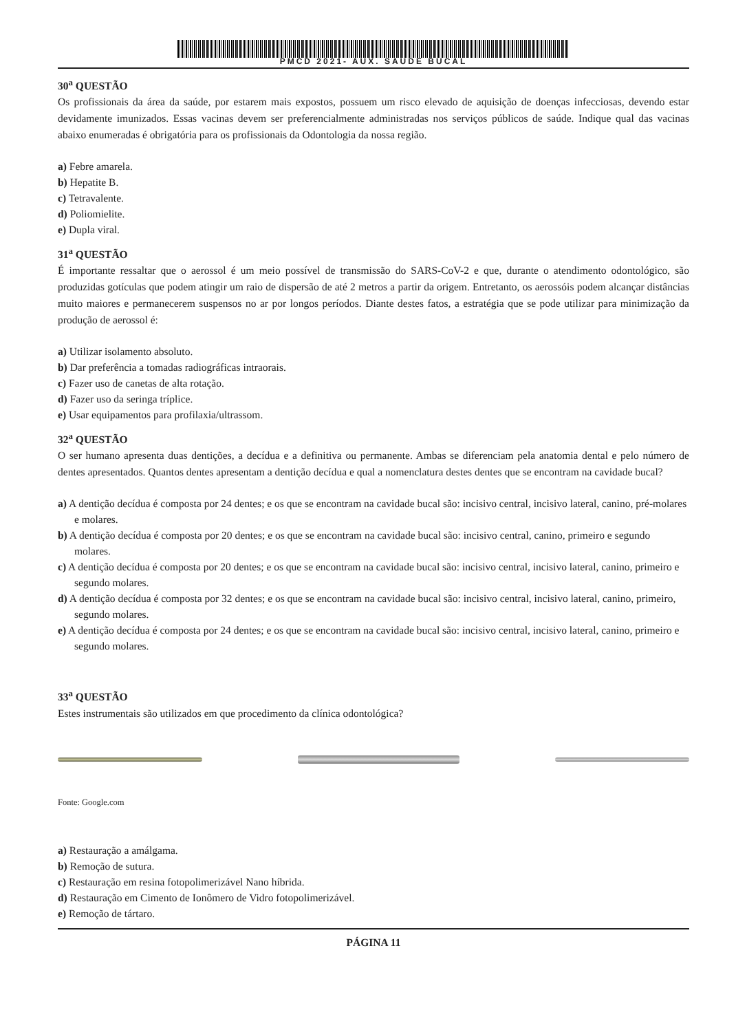PMCD 2021- AUX. SAUDE BUCAL
30<sup>a</sup> QUESTÃO
Os profissionais da área da saúde, por estarem mais expostos, possuem um risco elevado de aquisição de doenças infecciosas, devendo estar devidamente imunizados. Essas vacinas devem ser preferencialmente administradas nos serviços públicos de saúde. Indique qual das vacinas abaixo enumeradas é obrigatória para os profissionais da Odontologia da nossa região.
a) Febre amarela.
b) Hepatite B.
c) Tetravalente.
d) Poliomielite.
e) Dupla viral.
31<sup>a</sup> QUESTÃO
É importante ressaltar que o aerossol é um meio possível de transmissão do SARS-CoV-2 e que, durante o atendimento odontológico, são produzidas gotículas que podem atingir um raio de dispersão de até 2 metros a partir da origem. Entretanto, os aerossóis podem alcançar distâncias muito maiores e permanecerem suspensos no ar por longos períodos. Diante destes fatos, a estratégia que se pode utilizar para minimização da produção de aerossol é:
a) Utilizar isolamento absoluto.
b) Dar preferência a tomadas radiográficas intraorais.
c) Fazer uso de canetas de alta rotação.
d) Fazer uso da seringa tríplice.
e) Usar equipamentos para profilaxia/ultrassom.
32<sup>a</sup> QUESTÃO
O ser humano apresenta duas dentições, a decídua e a definitiva ou permanente. Ambas se diferenciam pela anatomia dental e pelo número de dentes apresentados. Quantos dentes apresentam a dentição decídua e qual a nomenclatura destes dentes que se encontram na cavidade bucal?
a) A dentição decídua é composta por 24 dentes; e os que se encontram na cavidade bucal são: incisivo central, incisivo lateral, canino, pré-molares e molares.
b) A dentição decídua é composta por 20 dentes; e os que se encontram na cavidade bucal são: incisivo central, canino, primeiro e segundo molares.
c) A dentição decídua é composta por 20 dentes; e os que se encontram na cavidade bucal são: incisivo central, incisivo lateral, canino, primeiro e segundo molares.
d) A dentição decídua é composta por 32 dentes; e os que se encontram na cavidade bucal são: incisivo central, incisivo lateral, canino, primeiro, segundo molares.
e) A dentição decídua é composta por 24 dentes; e os que se encontram na cavidade bucal são: incisivo central, incisivo lateral, canino, primeiro e segundo molares.
33<sup>a</sup> QUESTÃO
Estes instrumentais são utilizados em que procedimento da clínica odontológica?
Fonte: Google.com
a) Restauração a amálgama.
b) Remoção de sutura.
c) Restauração em resina fotopolimerizável Nano híbrida.
d) Restauração em Cimento de Ionômero de Vidro fotopolimerizável.
e) Remoção de tártaro.
PÁGINA 11